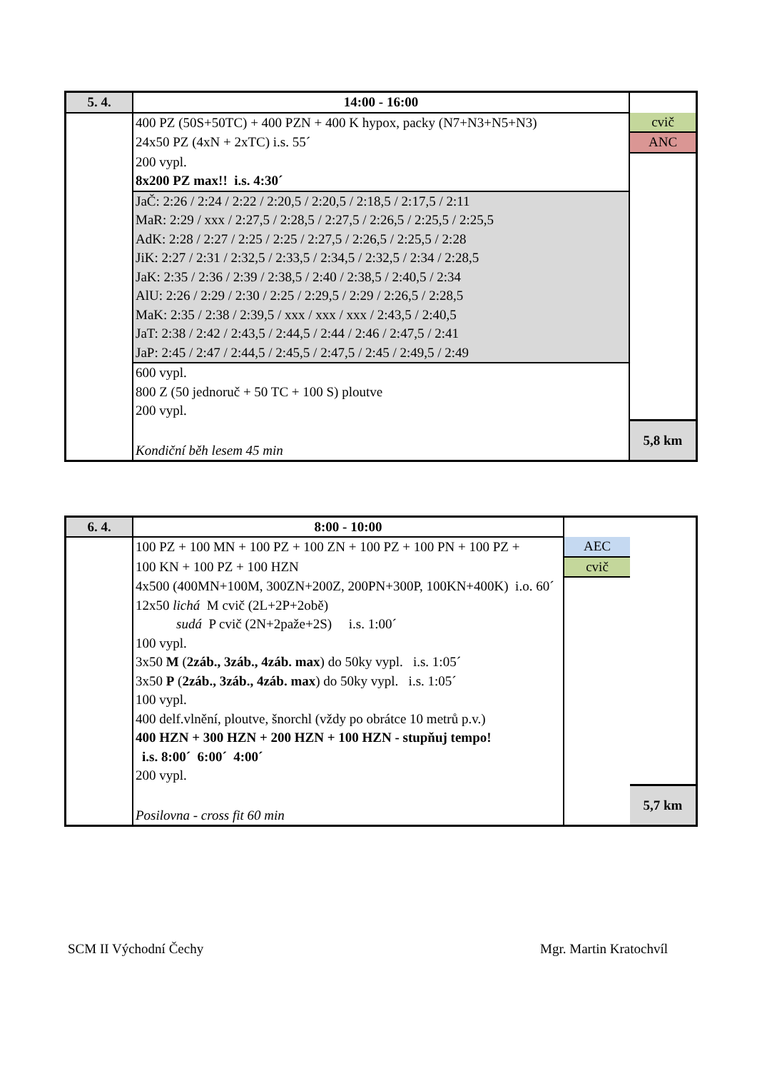| 5. 4. | 14:00 - 16:00 | |
| | 400 PZ (50S+50TC) + 400 PZN + 400 K hypox, packy (N7+N3+N5+N3) | cvič |
| | 24x50 PZ (4xN + 2xTC) i.s. 55´ | ANC |
| | 200 vypl. | |
| | 8x200 PZ max!! i.s. 4:30´ | |
| | JaČ: 2:26 / 2:24 / 2:22 / 2:20,5 / 2:20,5 / 2:18,5 / 2:17,5 / 2:11 | |
| | MaR: 2:29 / xxx / 2:27,5 / 2:28,5 / 2:27,5 / 2:26,5 / 2:25,5 / 2:25,5 | |
| | AdK: 2:28 / 2:27 / 2:25 / 2:25 / 2:27,5 / 2:26,5 / 2:25,5 / 2:28 | |
| | JiK: 2:27 / 2:31 / 2:32,5 / 2:33,5 / 2:34,5 / 2:32,5 / 2:34 / 2:28,5 | |
| | JaK: 2:35 / 2:36 / 2:39 / 2:38,5 / 2:40 / 2:38,5 / 2:40,5 / 2:34 | |
| | AlU: 2:26 / 2:29 / 2:30 / 2:25 / 2:29,5 / 2:29 / 2:26,5 / 2:28,5 | |
| | MaK: 2:35 / 2:38 / 2:39,5 / xxx / xxx / xxx / 2:43,5 / 2:40,5 | |
| | JaT: 2:38 / 2:42 / 2:43,5 / 2:44,5 / 2:44 / 2:46 / 2:47,5 / 2:41 | |
| | JaP: 2:45 / 2:47 / 2:44,5 / 2:45,5 / 2:47,5 / 2:45 / 2:49,5 / 2:49 | |
| | 600 vypl. | |
| | 800 Z (50 jednoruč + 50 TC + 100 S) ploutve | |
| | 200 vypl. | |
| | Kondiční běh lesem 45 min | 5,8 km |
| 6. 4. | 8:00 - 10:00 | | |
| | 100 PZ + 100 MN + 100 PZ + 100 ZN + 100 PZ + 100 PN + 100 PZ + | AEC | |
| | 100 KN + 100 PZ + 100 HZN | cvič | |
| | 4x500 (400MN+100M, 300ZN+200Z, 200PN+300P, 100KN+400K) i.o. 60´ | | |
| | 12x50 lichá M cvič (2L+2P+2obě) | | |
| | sudá P cvič (2N+2paže+2S) i.s. 1:00´ | | |
| | 100 vypl. | | |
| | 3x50 M ( 2záb., 3záb., 4záb. max ) do 50ky vypl. i.s. 1:05´ | | |
| | 3x50 P ( 2záb., 3záb., 4záb. max ) do 50ky vypl. i.s. 1:05´ | | |
| | 100 vypl. | | |
| | 400 delf.vlnění, ploutve, šnorchl (vždy po obrátce 10 metrů p.v.) | | |
| | 400 HZN + 300 HZN + 200 HZN + 100 HZN - stupňuj tempo! | | |
| | i.s. 8:00´ 6:00´ 4:00´ | | |
| | 200 vypl. | | |
| | Posilovna - cross fit 60 min | | 5,7 km |
SCM II Východní Čechy Mgr. Martin Kratochvíl